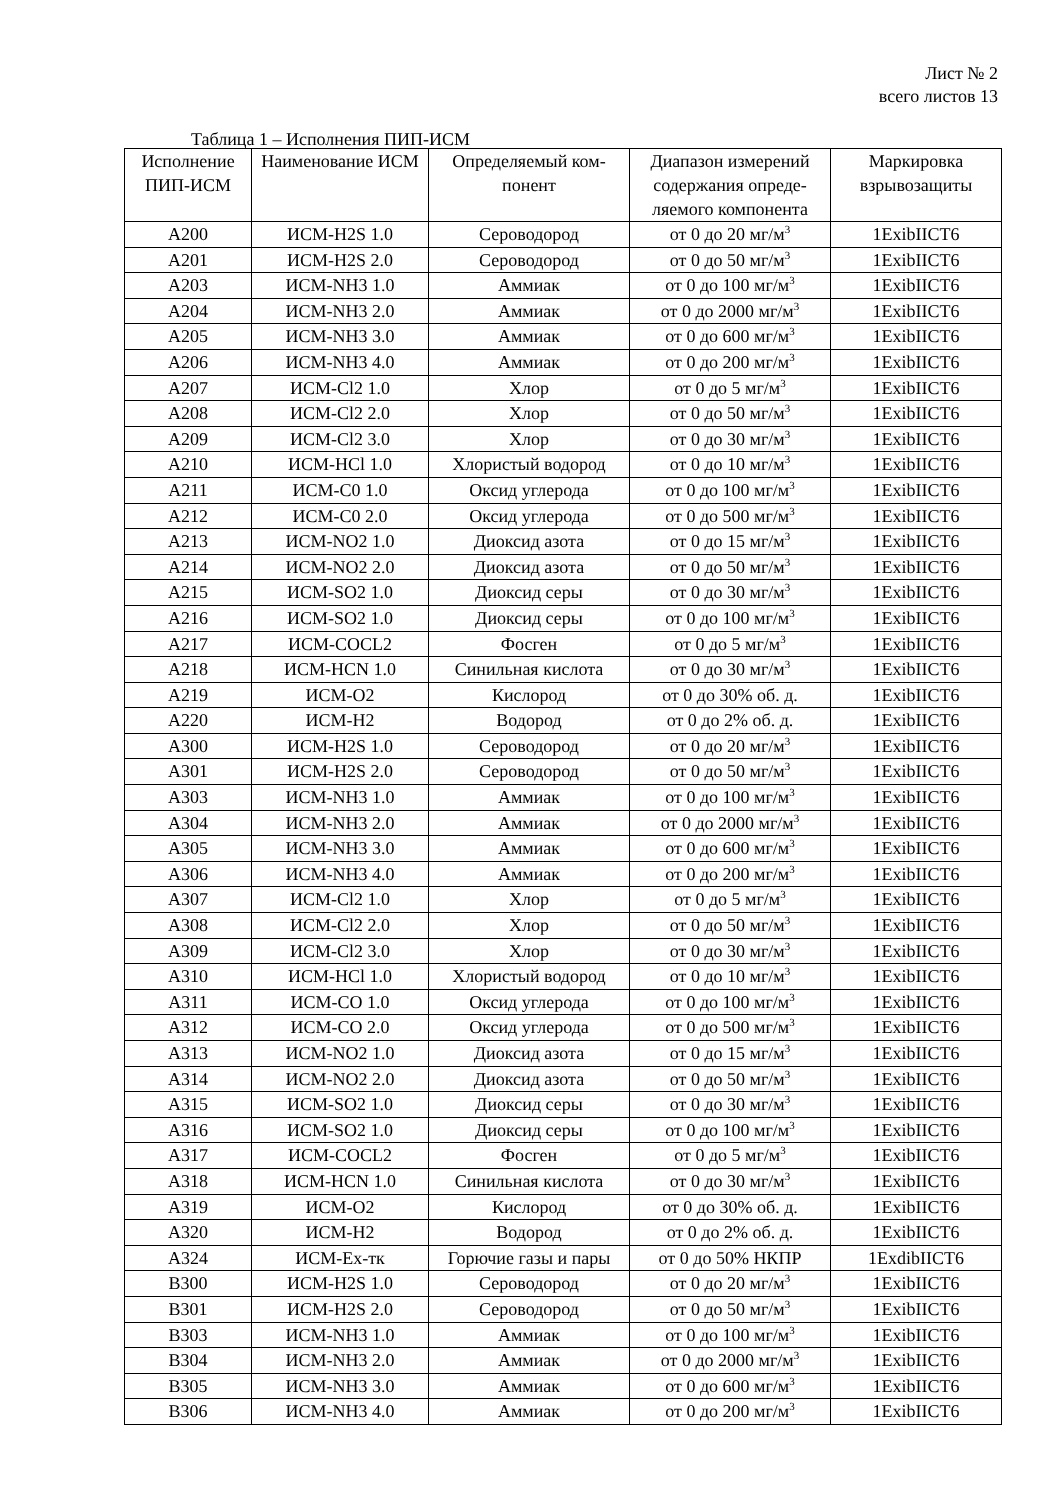Лист № 2
всего листов 13
Таблица 1 – Исполнения ПИП-ИСМ
| Исполнение ПИП-ИСМ | Наименование ИСМ | Определяемый ком-понент | Диапазон измерений содержания опреде-ляемого компонента | Маркировка взрывозащиты |
| --- | --- | --- | --- | --- |
| A200 | ИСМ-H2S 1.0 | Сероводород | от 0 до 20 мг/м<sup>3</sup> | 1ExibIICT6 |
| A201 | ИСМ-H2S 2.0 | Сероводород | от 0 до 50 мг/м<sup>3</sup> | 1ExibIICT6 |
| A203 | ИСМ-NH3 1.0 | Аммиак | от 0 до 100 мг/м<sup>3</sup> | 1ExibIICT6 |
| A204 | ИСМ-NH3 2.0 | Аммиак | от 0 до 2000 мг/м<sup>3</sup> | 1ExibIICT6 |
| A205 | ИСМ-NH3 3.0 | Аммиак | от 0 до 600 мг/м<sup>3</sup> | 1ExibIICT6 |
| A206 | ИСМ-NH3 4.0 | Аммиак | от 0 до 200 мг/м<sup>3</sup> | 1ExibIICT6 |
| A207 | ИСМ-Cl2 1.0 | Хлор | от 0 до 5 мг/м<sup>3</sup> | 1ExibIICT6 |
| A208 | ИСМ-Cl2 2.0 | Хлор | от 0 до 50 мг/м<sup>3</sup> | 1ExibIICT6 |
| A209 | ИСМ-Cl2 3.0 | Хлор | от 0 до 30 мг/м<sup>3</sup> | 1ExibIICT6 |
| A210 | ИСМ-HCl 1.0 | Хлористый водород | от 0 до 10 мг/м<sup>3</sup> | 1ExibIICT6 |
| A211 | ИСМ-C0 1.0 | Оксид углерода | от 0 до 100 мг/м<sup>3</sup> | 1ExibIICT6 |
| A212 | ИСМ-C0 2.0 | Оксид углерода | от 0 до 500 мг/м<sup>3</sup> | 1ExibIICT6 |
| A213 | ИСМ-NO2 1.0 | Диоксид азота | от 0 до 15 мг/м<sup>3</sup> | 1ExibIICT6 |
| A214 | ИСМ-NO2 2.0 | Диоксид азота | от 0 до 50 мг/м<sup>3</sup> | 1ExibIICT6 |
| A215 | ИСМ-SO2 1.0 | Диоксид серы | от 0 до 30 мг/м<sup>3</sup> | 1ExibIICT6 |
| A216 | ИСМ-SO2 1.0 | Диоксид серы | от 0 до 100 мг/м<sup>3</sup> | 1ExibIICT6 |
| A217 | ИСМ-COCL2 | Фосген | от 0 до 5 мг/м<sup>3</sup> | 1ExibIICT6 |
| A218 | ИСМ-HCN 1.0 | Синильная кислота | от 0 до 30 мг/м<sup>3</sup> | 1ExibIICT6 |
| A219 | ИСМ-O2 | Кислород | от 0 до 30% об. д. | 1ExibIICT6 |
| A220 | ИСМ-H2 | Водород | от 0 до 2% об. д. | 1ExibIICT6 |
| A300 | ИСМ-H2S 1.0 | Сероводород | от 0 до 20 мг/м<sup>3</sup> | 1ExibIICT6 |
| A301 | ИСМ-H2S 2.0 | Сероводород | от 0 до 50 мг/м<sup>3</sup> | 1ExibIICT6 |
| A303 | ИСМ-NH3 1.0 | Аммиак | от 0 до 100 мг/м<sup>3</sup> | 1ExibIICT6 |
| A304 | ИСМ-NH3 2.0 | Аммиак | от 0 до 2000 мг/м<sup>3</sup> | 1ExibIICT6 |
| A305 | ИСМ-NH3 3.0 | Аммиак | от 0 до 600 мг/м<sup>3</sup> | 1ExibIICT6 |
| A306 | ИСМ-NH3 4.0 | Аммиак | от 0 до 200 мг/м<sup>3</sup> | 1ExibIICT6 |
| A307 | ИСМ-Cl2 1.0 | Хлор | от 0 до 5 мг/м<sup>3</sup> | 1ExibIICT6 |
| A308 | ИСМ-Cl2 2.0 | Хлор | от 0 до 50 мг/м<sup>3</sup> | 1ExibIICT6 |
| A309 | ИСМ-Cl2 3.0 | Хлор | от 0 до 30 мг/м<sup>3</sup> | 1ExibIICT6 |
| A310 | ИСМ-HCl 1.0 | Хлористый водород | от 0 до 10 мг/м<sup>3</sup> | 1ExibIICT6 |
| A311 | ИСМ-CO 1.0 | Оксид углерода | от 0 до 100 мг/м<sup>3</sup> | 1ExibIICT6 |
| A312 | ИСМ-CO 2.0 | Оксид углерода | от 0 до 500 мг/м<sup>3</sup> | 1ExibIICT6 |
| A313 | ИСМ-NO2 1.0 | Диоксид азота | от 0 до 15 мг/м<sup>3</sup> | 1ExibIICT6 |
| A314 | ИСМ-NO2 2.0 | Диоксид азота | от 0 до 50 мг/м<sup>3</sup> | 1ExibIICT6 |
| A315 | ИСМ-SO2 1.0 | Диоксид серы | от 0 до 30 мг/м<sup>3</sup> | 1ExibIICT6 |
| A316 | ИСМ-SO2 1.0 | Диоксид серы | от 0 до 100 мг/м<sup>3</sup> | 1ExibIICT6 |
| A317 | ИСМ-COCL2 | Фосген | от 0 до 5 мг/м<sup>3</sup> | 1ExibIICT6 |
| A318 | ИСМ-HCN 1.0 | Синильная кислота | от 0 до 30 мг/м<sup>3</sup> | 1ExibIICT6 |
| A319 | ИСМ-O2 | Кислород | от 0 до 30% об. д. | 1ExibIICT6 |
| A320 | ИСМ-H2 | Водород | от 0 до 2% об. д. | 1ExibIICT6 |
| A324 | ИСМ-Ex-тк | Горючие газы и пары | от 0 до 50% НКПР | 1ExdibIICT6 |
| B300 | ИСМ-H2S 1.0 | Сероводород | от 0 до 20 мг/м<sup>3</sup> | 1ExibIICT6 |
| B301 | ИСМ-H2S 2.0 | Сероводород | от 0 до 50 мг/м<sup>3</sup> | 1ExibIICT6 |
| B303 | ИСМ-NH3 1.0 | Аммиак | от 0 до 100 мг/м<sup>3</sup> | 1ExibIICT6 |
| B304 | ИСМ-NH3 2.0 | Аммиак | от 0 до 2000 мг/м<sup>3</sup> | 1ExibIICT6 |
| B305 | ИСМ-NH3 3.0 | Аммиак | от 0 до 600 мг/м<sup>3</sup> | 1ExibIICT6 |
| B306 | ИСМ-NH3 4.0 | Аммиак | от 0 до 200 мг/м<sup>3</sup> | 1ExibIICT6 |